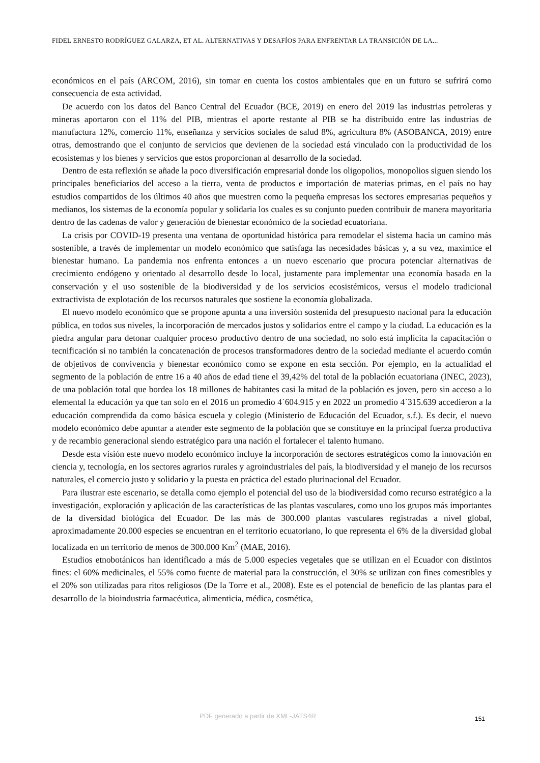FIDEL ERNESTO RODRÍGUEZ GALARZA, ET AL. ALTERNATIVAS Y DESAFÍOS PARA ENFRENTAR LA TRANSICIÓN DE LA...
económicos en el país (ARCOM, 2016), sin tomar en cuenta los costos ambientales que en un futuro se sufrirá como consecuencia de esta actividad.
De acuerdo con los datos del Banco Central del Ecuador (BCE, 2019) en enero del 2019 las industrias petroleras y mineras aportaron con el 11% del PIB, mientras el aporte restante al PIB se ha distribuido entre las industrias de manufactura 12%, comercio 11%, enseñanza y servicios sociales de salud 8%, agricultura 8% (ASOBANCA, 2019) entre otras, demostrando que el conjunto de servicios que devienen de la sociedad está vinculado con la productividad de los ecosistemas y los bienes y servicios que estos proporcionan al desarrollo de la sociedad.
Dentro de esta reflexión se añade la poco diversificación empresarial donde los oligopolios, monopolios siguen siendo los principales beneficiarios del acceso a la tierra, venta de productos e importación de materias primas, en el país no hay estudios compartidos de los últimos 40 años que muestren como la pequeña empresas los sectores empresarias pequeños y medianos, los sistemas de la economía popular y solidaria los cuales es su conjunto pueden contribuir de manera mayoritaria dentro de las cadenas de valor y generación de bienestar económico de la sociedad ecuatoriana.
La crisis por COVID-19 presenta una ventana de oportunidad histórica para remodelar el sistema hacia un camino más sostenible, a través de implementar un modelo económico que satisfaga las necesidades básicas y, a su vez, maximice el bienestar humano. La pandemia nos enfrenta entonces a un nuevo escenario que procura potenciar alternativas de crecimiento endógeno y orientado al desarrollo desde lo local, justamente para implementar una economía basada en la conservación y el uso sostenible de la biodiversidad y de los servicios ecosistémicos, versus el modelo tradicional extractivista de explotación de los recursos naturales que sostiene la economía globalizada.
El nuevo modelo económico que se propone apunta a una inversión sostenida del presupuesto nacional para la educación pública, en todos sus niveles, la incorporación de mercados justos y solidarios entre el campo y la ciudad. La educación es la piedra angular para detonar cualquier proceso productivo dentro de una sociedad, no solo está implícita la capacitación o tecnificación si no también la concatenación de procesos transformadores dentro de la sociedad mediante el acuerdo común de objetivos de convivencia y bienestar económico como se expone en esta sección. Por ejemplo, en la actualidad el segmento de la población de entre 16 a 40 años de edad tiene el 39,42% del total de la población ecuatoriana (INEC, 2023), de una población total que bordea los 18 millones de habitantes casi la mitad de la población es joven, pero sin acceso a lo elemental la educación ya que tan solo en el 2016 un promedio 4`604.915 y en 2022 un promedio 4`315.639 accedieron a la educación comprendida da como básica escuela y colegio (Ministerio de Educación del Ecuador, s.f.). Es decir, el nuevo modelo económico debe apuntar a atender este segmento de la población que se constituye en la principal fuerza productiva y de recambio generacional siendo estratégico para una nación el fortalecer el talento humano.
Desde esta visión este nuevo modelo económico incluye la incorporación de sectores estratégicos como la innovación en ciencia y, tecnología, en los sectores agrarios rurales y agroindustriales del país, la biodiversidad y el manejo de los recursos naturales, el comercio justo y solidario y la puesta en práctica del estado plurinacional del Ecuador.
Para ilustrar este escenario, se detalla como ejemplo el potencial del uso de la biodiversidad como recurso estratégico a la investigación, exploración y aplicación de las características de las plantas vasculares, como uno los grupos más importantes de la diversidad biológica del Ecuador. De las más de 300.000 plantas vasculares registradas a nivel global, aproximadamente 20.000 especies se encuentran en el territorio ecuatoriano, lo que representa el 6% de la diversidad global localizada en un territorio de menos de 300.000 Km<sup>2</sup> (MAE, 2016).
Estudios etnobotánicos han identificado a más de 5.000 especies vegetales que se utilizan en el Ecuador con distintos fines: el 60% medicinales, el 55% como fuente de material para la construcción, el 30% se utilizan con fines comestibles y el 20% son utilizadas para ritos religiosos (De la Torre et al., 2008). Este es el potencial de beneficio de las plantas para el desarrollo de la bioindustria farmacéutica, alimenticia, médica, cosmética,
PDF generado a partir de XML-JATS4R 151